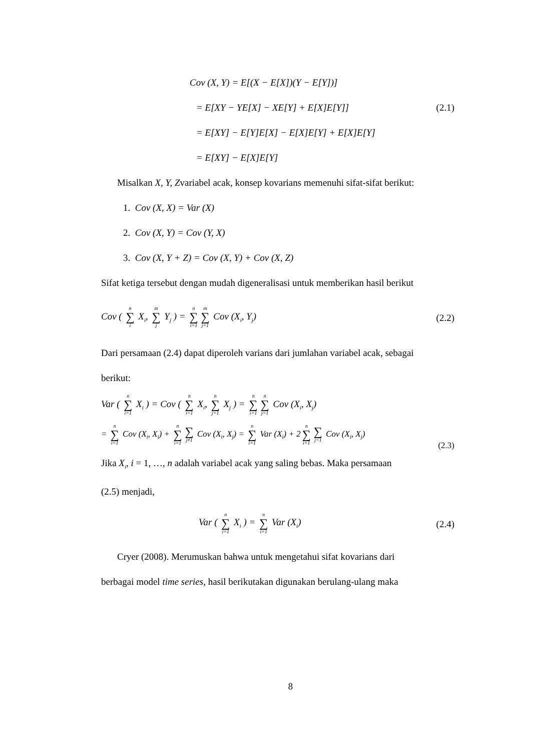Cov (X, Y) = E[(X − E[X])(Y − E[Y])]
= E[XY − YE[X] − XE[Y] + E[X]E[Y]] (2.1)
= E[XY] − E[Y]E[X] − E[X]E[Y] + E[X]E[Y]
= E[XY] − E[X]E[Y]
Misalkan X, Y, Zvariabel acak, konsep kovarians memenuhi sifat-sifat berikut:
1. Cov (X, X) = Var (X)
2. Cov (X, Y) = Cov (Y, X)
3. Cov (X, Y + Z) = Cov (X, Y) + Cov (X, Z)
Sifat ketiga tersebut dengan mudah digeneralisasi untuk memberikan hasil berikut
Cov ( n ∑ i X<sub>i</sub>, m ∑ j Y<sub>j</sub> ) = n ∑ i=1 m ∑ j=1 Cov (X<sub>i</sub>, Y<sub>j</sub>) (2.2)
Dari persamaan (2.4) dapat diperoleh varians dari jumlahan variabel acak, sebagai
berikut:
Var ( n ∑ i=1 X<sub>i</sub> ) = Cov ( n ∑ i=1 X<sub>i</sub>, n ∑ j=1 X<sub>j</sub> ) = n ∑ i=1 n ∑ j=1 Cov (X<sub>i</sub>, X<sub>j</sub>)
= n ∑ i=1 Cov (X<sub>i</sub>, X<sub>i</sub>) + n ∑ i=1 ∑ j≠1 Cov (X<sub>i</sub>, X<sub>j</sub>) = n ∑ i=1 Var (X<sub>i</sub>) + 2 n ∑ i=1 ∑ j<1 Cov (X<sub>i</sub>, X<sub>j</sub>) (2.3)
Jika X<sub>i</sub>, i = 1, …, n adalah variabel acak yang saling bebas. Maka persamaan
(2.5) menjadi,
Var ( n ∑ i=1 X<sub>i</sub> ) = n ∑ i=1 Var (X<sub>i</sub>) (2.4)
Cryer (2008). Merumuskan bahwa untuk mengetahui sifat kovarians dari
berbagai model time series, hasil berikutakan digunakan berulang-ulang maka
8